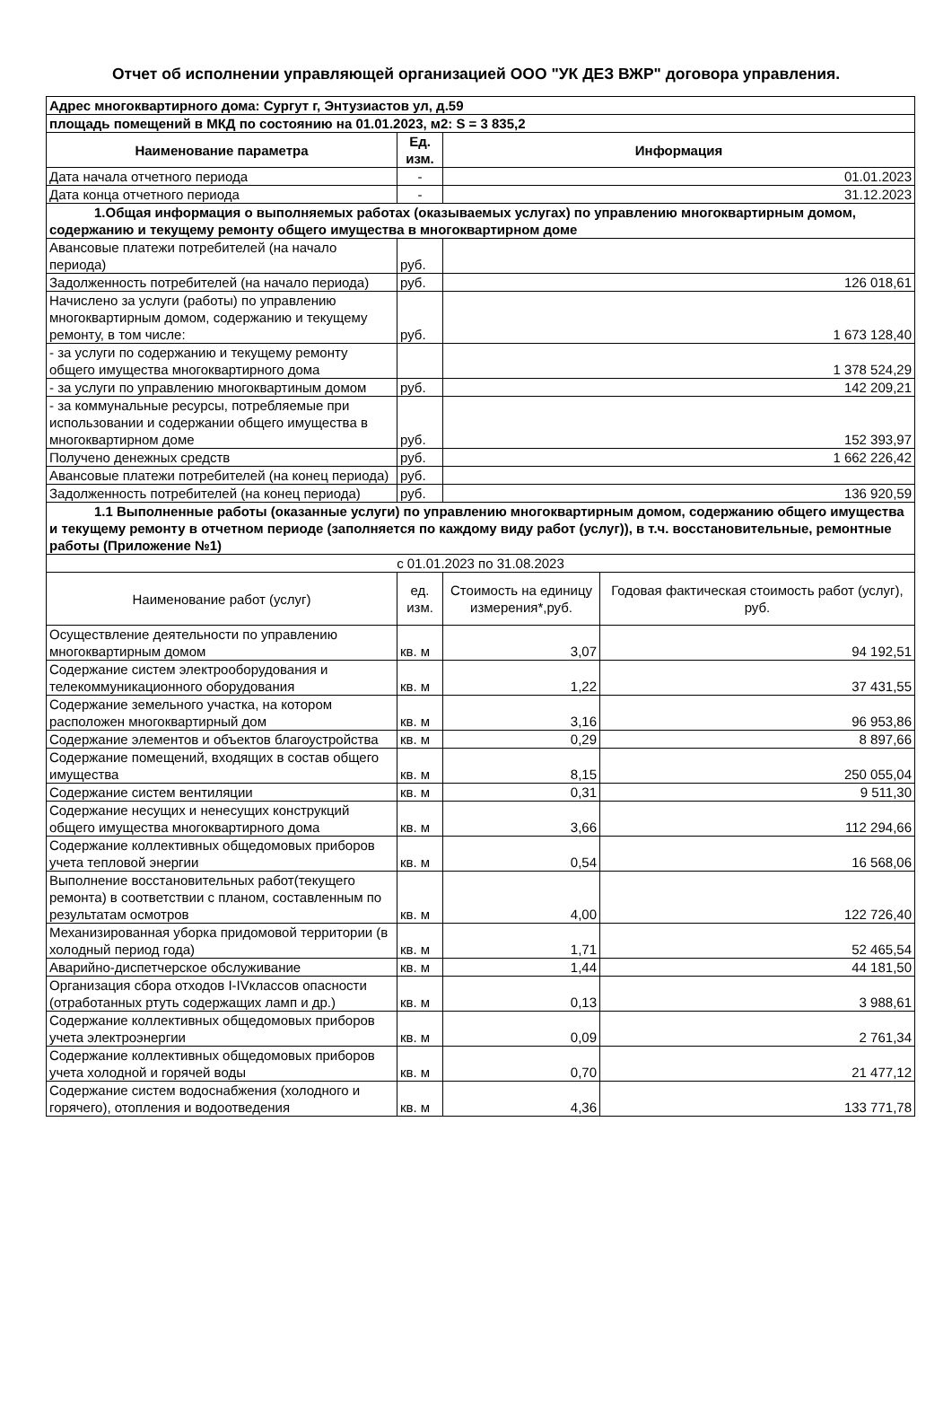Отчет об исполнении управляющей организацией ООО "УК ДЕЗ ВЖР" договора управления.
| Адрес многоквартирного дома: Сургут г, Энтузиастов ул, д.59 | | | |
| площадь помещений в МКД по состоянию на 01.01.2023, м2: S = 3 835,2 | | | |
| Наименование параметра | Ед. изм. | Информация | |
| Дата начала отчетного периода | - | 01.01.2023 | |
| Дата конца отчетного периода | - | 31.12.2023 | |
| 1.Общая информация о выполняемых работах (оказываемых услугах) по управлению многоквартирным домом, содержанию и текущему ремонту общего имущества в многоквартирном доме | | | |
| Авансовые платежи потребителей (на начало периода) | руб. | | |
| Задолженность потребителей (на начало периода) | руб. | 126 018,61 | |
| Начислено за услуги (работы) по управлению многоквартирным домом, содержанию и текущему ремонту, в том числе: | руб. | 1 673 128,40 | |
| - за услуги по содержанию и текущему ремонту общего имущества многоквартирного дома | | 1 378 524,29 | |
| - за услуги по управлению многоквартиным домом | руб. | 142 209,21 | |
| - за коммунальные ресурсы, потребляемые при использовании и содержании общего имущества в многоквартирном доме | руб. | 152 393,97 | |
| Получено денежных средств | руб. | 1 662 226,42 | |
| Авансовые платежи потребителей (на конец периода) | руб. | | |
| Задолженность потребителей (на конец периода) | руб. | 136 920,59 | |
| 1.1 Выполненные работы (оказанные услуги) по управлению многоквартирным домом, содержанию общего имущества и текущему ремонту в отчетном периоде (заполняется по каждому виду работ (услуг)), в т.ч. восстановительные, ремонтные работы (Приложение №1) | | | |
| с 01.01.2023 по 31.08.2023 | | | |
| Наименование работ (услуг) | ед. изм. | Стоимость на единицу измерения*,руб. | Годовая фактическая стоимость работ (услуг), руб. |
| Осуществление деятельности по управлению многоквартирным домом | кв. м | 3,07 | 94 192,51 |
| Содержание систем электрооборудования и телекоммуникационного оборудования | кв. м | 1,22 | 37 431,55 |
| Содержание земельного участка, на котором расположен многоквартирный дом | кв. м | 3,16 | 96 953,86 |
| Содержание элементов и объектов благоустройства | кв. м | 0,29 | 8 897,66 |
| Содержание помещений, входящих в состав общего имущества | кв. м | 8,15 | 250 055,04 |
| Содержание систем вентиляции | кв. м | 0,31 | 9 511,30 |
| Содержание несущих и ненесущих конструкций общего имущества многоквартирного дома | кв. м | 3,66 | 112 294,66 |
| Содержание коллективных общедомовых приборов учета тепловой энергии | кв. м | 0,54 | 16 568,06 |
| Выполнение восстановительных работ(текущего ремонта) в соответствии с планом, составленным по результатам осмотров | кв. м | 4,00 | 122 726,40 |
| Механизированная уборка придомовой территории (в холодный период года) | кв. м | 1,71 | 52 465,54 |
| Аварийно-диспетчерское обслуживание | кв. м | 1,44 | 44 181,50 |
| Организация сбора отходов I-IVклассов опасности (отработанных ртуть содержащих ламп и др.) | кв. м | 0,13 | 3 988,61 |
| Содержание коллективных общедомовых приборов учета электроэнергии | кв. м | 0,09 | 2 761,34 |
| Содержание коллективных общедомовых приборов учета холодной и горячей воды | кв. м | 0,70 | 21 477,12 |
| Содержание систем водоснабжения (холодного и горячего), отопления и водоотведения | кв. м | 4,36 | 133 771,78 |